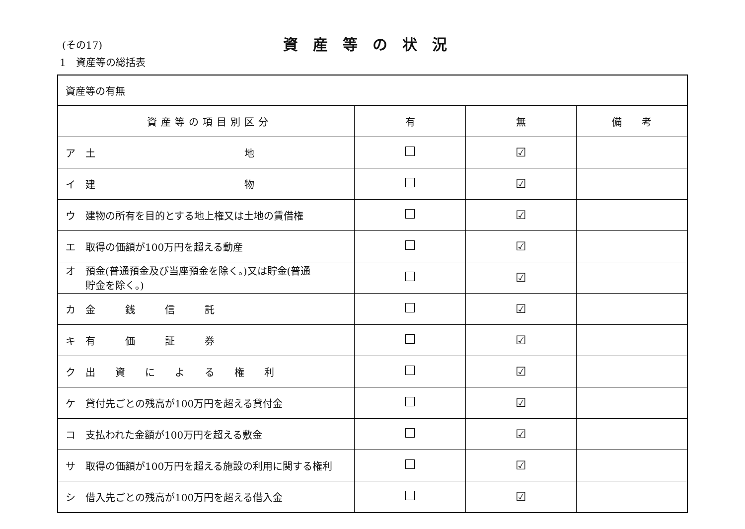(その17)
資産等の状況
1　資産等の総括表
| 資産等の有無 | | | |
| 資産等の項目別区分 | 有 | 無 | 備 考 |
| ア 土 地 | | ☑ | |
| イ 建 物 | | ☑ | |
| ウ 建物の所有を目的とする地上権又は土地の賃借権 | | ☑ | |
| エ 取得の価額が100万円を超える動産 | | ☑ | |
| オ 預金(普通預金及び当座預金を除く。)又は貯金(普通 貯金を除く。) | | ☑ | |
| カ 金 銭 信 託 | | ☑ | |
| キ 有 価 証 券 | | ☑ | |
| ク 出 資 に よ る 権 利 | | ☑ | |
| ケ 貸付先ごとの残高が100万円を超える貸付金 | | ☑ | |
| コ 支払われた金額が100万円を超える敷金 | | ☑ | |
| サ 取得の価額が100万円を超える施設の利用に関する権利 | | ☑ | |
| シ 借入先ごとの残高が100万円を超える借入金 | | ☑ | |